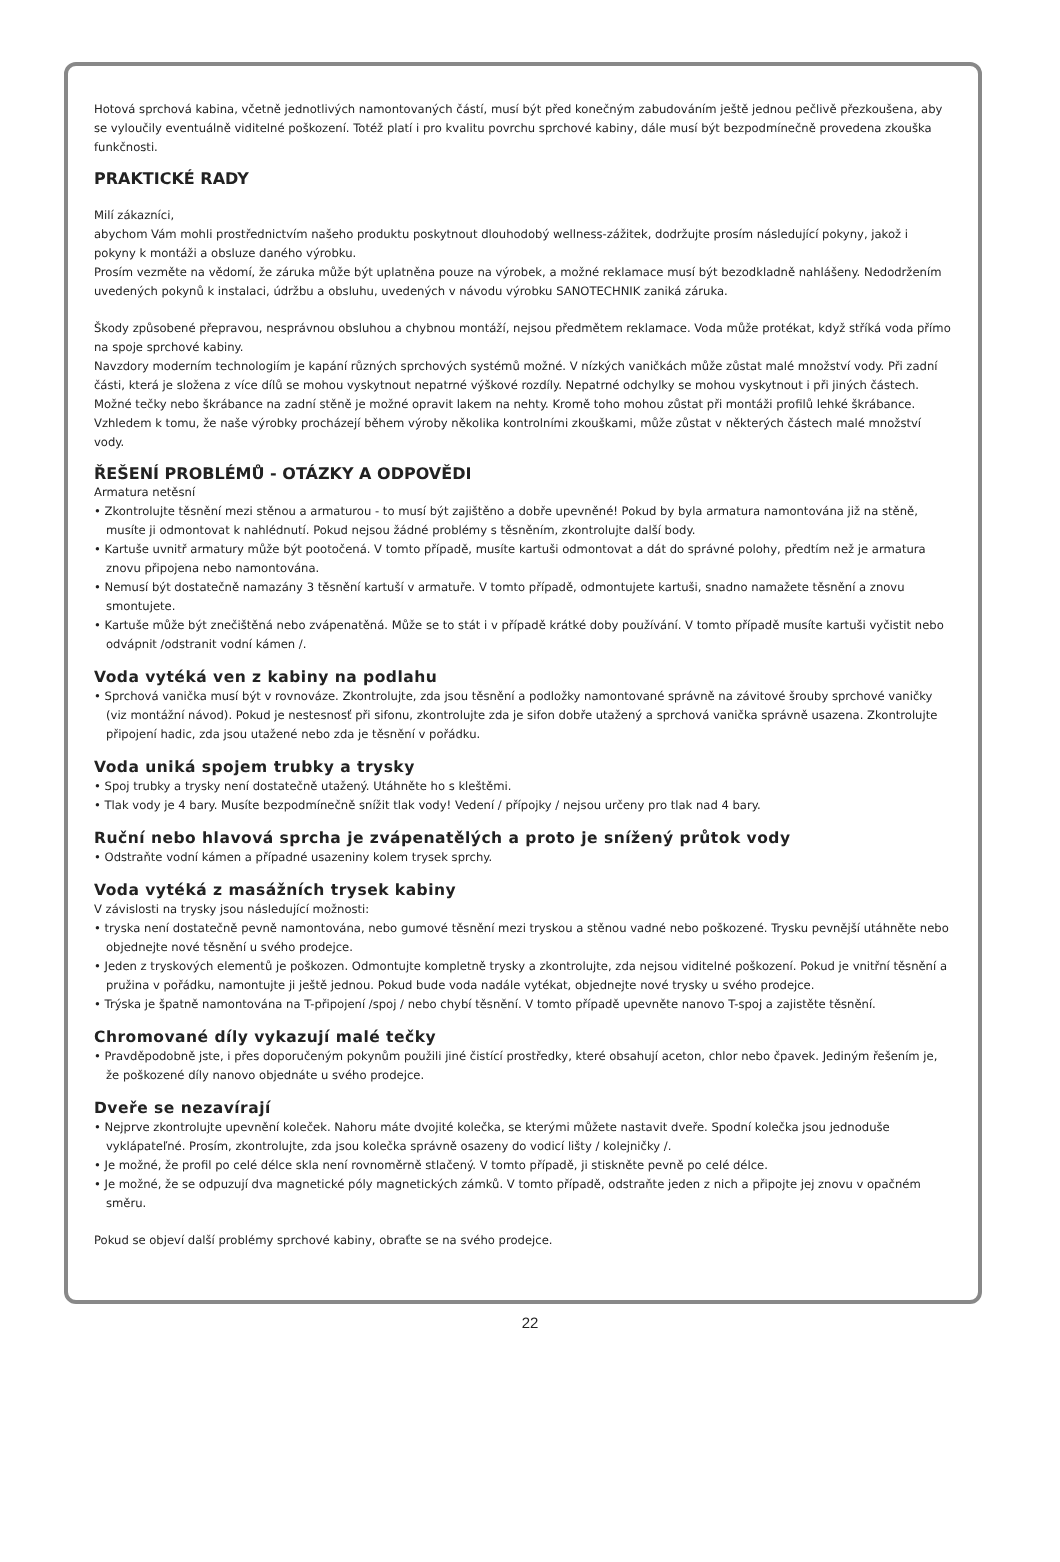Hotová sprchová kabina, včetně jednotlivých namontovaných částí, musí být před konečným zabudováním ještě jednou pečlivě přezkoušena, aby se vyloučily eventuálně viditelné poškození. Totéž platí i pro kvalitu povrchu sprchové kabiny, dále musí být bezpodmínečně provedena zkouška funkčnosti.
PRAKTICKÉ RADY
Milí zákazníci,
abychom Vám mohli prostřednictvím našeho produktu poskytnout dlouhodobý wellness-zážitek, dodržujte prosím následující pokyny, jakož i pokyny k montáži a obsluze daného výrobku.
Prosím vezměte na vědomí, že záruka může být uplatněna pouze na výrobek, a možné reklamace musí být bezodkladně nahlášeny. Nedodržením uvedených pokynů k instalaci, údržbu a obsluhu, uvedených v návodu výrobku SANOTECHNIK zaniká záruka.
Škody způsobené přepravou, nesprávnou obsluhou a chybnou montáží, nejsou předmětem reklamace. Voda může protékat, když stříká voda přímo na spoje sprchové kabiny.
Navzdory moderním technologiím je kapání různých sprchových systémů možné. V nízkých vaničkách může zůstat malé množství vody. Při zadní části, která je složena z více dílů se mohou vyskytnout nepatrné výškové rozdíly. Nepatrné odchylky se mohou vyskytnout i při jiných částech. Možné tečky nebo škrábance na zadní stěně je možné opravit lakem na nehty. Kromě toho mohou zůstat při montáži profilů lehké škrábance.
Vzhledem k tomu, že naše výrobky procházejí během výroby několika kontrolními zkouškami, může zůstat v některých částech malé množství vody.
ŘEŠENÍ PROBLÉMŮ - OTÁZKY A ODPOVĚDI
Armatura netěsní
• Zkontrolujte těsnění mezi stěnou a armaturou - to musí být zajištěno a dobře upevněné! Pokud by byla armatura namontována již na stěně, musíte ji odmontovat k nahlédnutí. Pokud nejsou žádné problémy s těsněním, zkontrolujte další body.
• Kartuše uvnitř armatury může být pootočená. V tomto případě, musíte kartuši odmontovat a dát do správné polohy, předtím než je armatura znovu připojena nebo namontována.
• Nemusí být dostatečně namazány 3 těsnění kartuší v armatuře. V tomto případě, odmontujete kartuši, snadno namažete těsnění a znovu smontujete.
• Kartuše může být znečištěná nebo zvápenatěná. Může se to stát i v případě krátké doby používání. V tomto případě musíte kartuši vyčistit nebo odvápnit /odstranit vodní kámen /.
Voda vytéká ven z kabiny na podlahu
• Sprchová vanička musí být v rovnováze. Zkontrolujte, zda jsou těsnění a podložky namontované správně na závitové šrouby sprchové vaničky (viz montážní návod). Pokud je nestesnosť při sifonu, zkontrolujte zda je sifon dobře utažený a sprchová vanička správně usazena. Zkontrolujte připojení hadic, zda jsou utažené nebo zda je těsnění v pořádku.
Voda uniká spojem trubky a trysky
• Spoj trubky a trysky není dostatečně utažený. Utáhněte ho s kleštěmi.
• Tlak vody je 4 bary. Musíte bezpodmínečně snížit tlak vody! Vedení / přípojky / nejsou určeny pro tlak nad 4 bary.
Ruční nebo hlavová sprcha je zvápenatělých a proto je snížený průtok vody
• Odstraňte vodní kámen a případné usazeniny kolem trysek sprchy.
Voda vytéká z masážních trysek kabiny
V závislosti na trysky jsou následující možnosti:
• tryska není dostatečně pevně namontována, nebo gumové těsnění mezi tryskou a stěnou vadné nebo poškozené. Trysku pevnější utáhněte nebo objednejte nové těsnění u svého prodejce.
• Jeden z tryskových elementů je poškozen. Odmontujte kompletně trysky a zkontrolujte, zda nejsou viditelné poškození. Pokud je vnitřní těsnění a pružina v pořádku, namontujte ji ještě jednou. Pokud bude voda nadále vytékat, objednejte nové trysky u svého prodejce.
• Trýska je špatně namontována na T-připojení /spoj / nebo chybí těsnění. V tomto případě upevněte nanovo T-spoj a zajistěte těsnění.
Chromované díly vykazují malé tečky
• Pravděpodobně jste, i přes doporučeným pokynům použili jiné čistící prostředky, které obsahují aceton, chlor nebo čpavek. Jediným řešením je, že poškozené díly nanovo objednáte u svého prodejce.
Dveře se nezavírají
• Nejprve zkontrolujte upevnění koleček. Nahoru máte dvojité kolečka, se kterými můžete nastavit dveře. Spodní kolečka jsou jednoduše vyklápateľné. Prosím, zkontrolujte, zda jsou kolečka správně osazeny do vodicí lišty / kolejničky /.
• Je možné, že profil po celé délce skla není rovnoměrně stlačený. V tomto případě, ji stiskněte pevně po celé délce.
• Je možné, že se odpuzují dva magnetické póly magnetických zámků. V tomto případě, odstraňte jeden z nich a připojte jej znovu v opačném směru.
Pokud se objeví další problémy sprchové kabiny, obraťte se na svého prodejce.
22